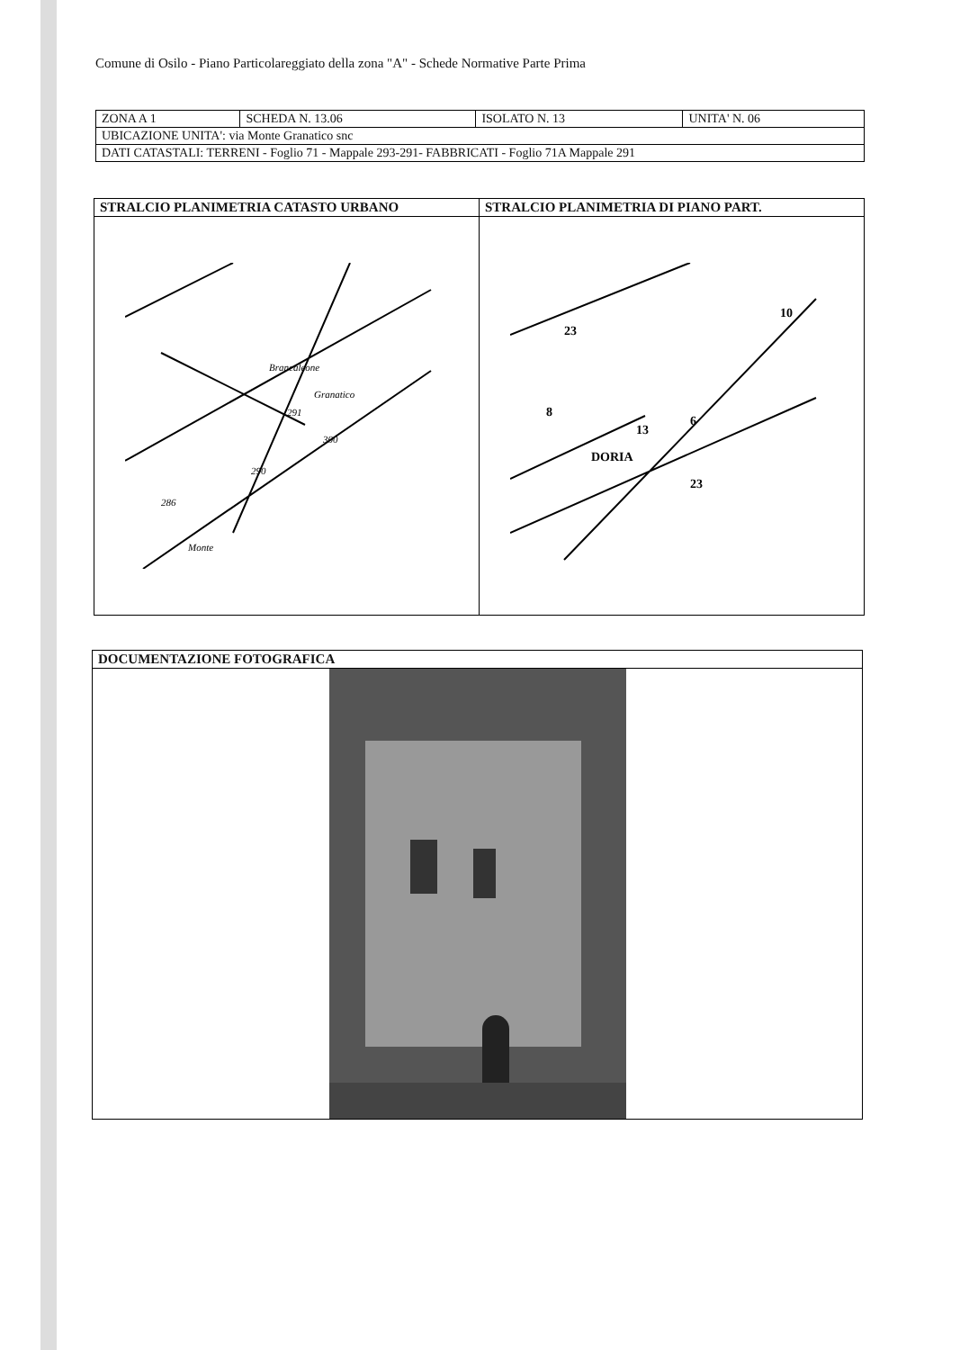Comune di Osilo - Piano Particolareggiato della zona "A" - Schede Normative Parte Prima
| ZONA A 1 | SCHEDA N. 13.06 | ISOLATO N. 13 | UNITA' N. 06 |
| UBICAZIONE UNITA': via Monte Granatico snc | | | |
| DATI CATASTALI: TERRENI - Foglio 71 - Mappale 293-291- FABBRICATI - Foglio 71A Mappale 291 | | | |
| STRALCIO PLANIMETRIA CATASTO URBANO | STRALCIO PLANIMETRIA DI PIANO PART. |
| --- | --- |
| 291 290 286 Monte 300 Brancaleone Granatico | 13 6 8 DORIA 23 23 10 |
| DOCUMENTAZIONE FOTOGRAFICA |
| --- |